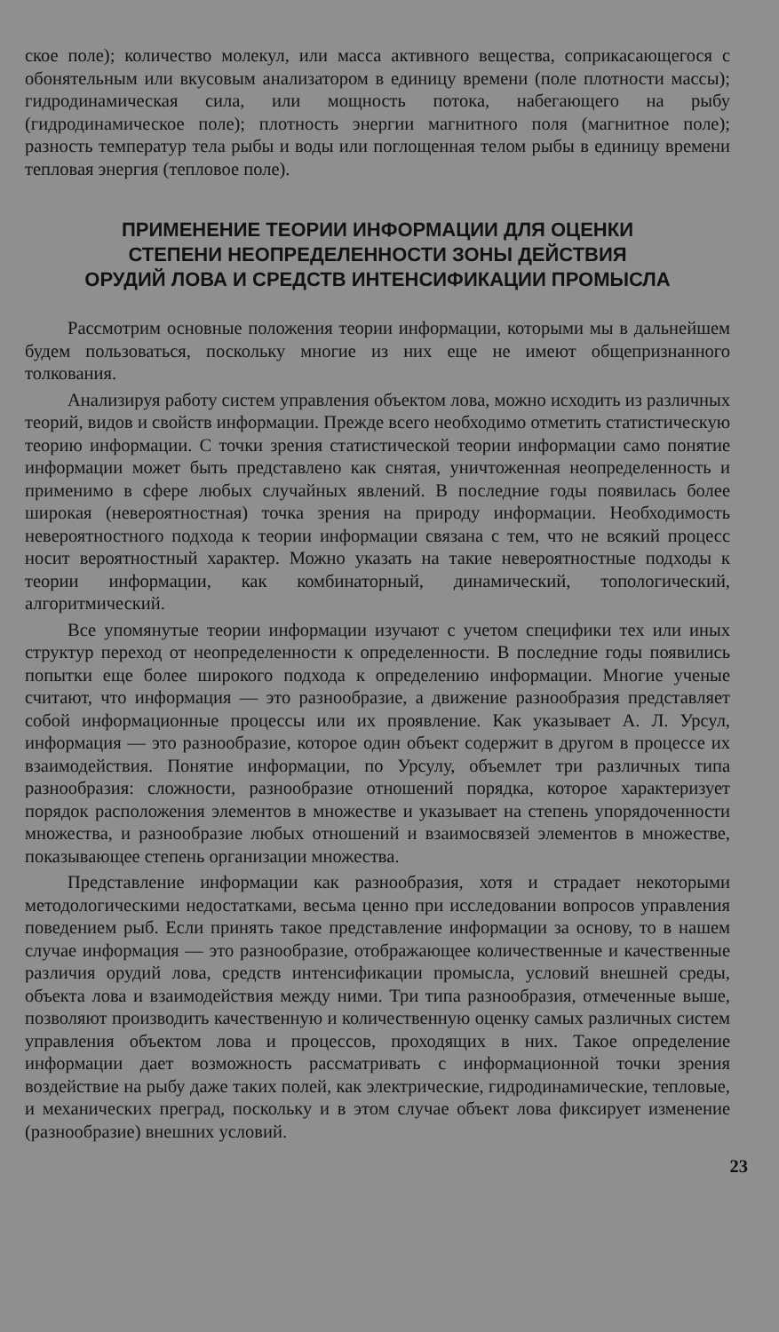ское поле); количество молекул, или масса активного вещества, соприкасающегося с обонятельным или вкусовым анализатором в единицу времени (поле плотности массы); гидродинамическая сила, или мощность потока, набегающего на рыбу (гидродинамическое поле); плотность энергии магнитного поля (магнитное поле); разность температур тела рыбы и воды или поглощенная телом рыбы в единицу времени тепловая энергия (тепловое поле).
ПРИМЕНЕНИЕ ТЕОРИИ ИНФОРМАЦИИ ДЛЯ ОЦЕНКИ
СТЕПЕНИ НЕОПРЕДЕЛЕННОСТИ ЗОНЫ ДЕЙСТВИЯ
ОРУДИЙ ЛОВА И СРЕДСТВ ИНТЕНСИФИКАЦИИ ПРОМЫСЛА
Рассмотрим основные положения теории информации, которыми мы в дальнейшем будем пользоваться, поскольку многие из них еще не имеют общепризнанного толкования.
Анализируя работу систем управления объектом лова, можно исходить из различных теорий, видов и свойств информации. Прежде всего необходимо отметить статистическую теорию информации. С точки зрения статистической теории информации само понятие информации может быть представлено как снятая, уничтоженная неопределенность и применимо в сфере любых случайных явлений. В последние годы появилась более широкая (невероятностная) точка зрения на природу информации. Необходимость невероятностного подхода к теории информации связана с тем, что не всякий процесс носит вероятностный характер. Можно указать на такие невероятностные подходы к теории информации, как комбинаторный, динамический, топологический, алгоритмический.
Все упомянутые теории информации изучают с учетом специфики тех или иных структур переход от неопределенности к определенности. В последние годы появились попытки еще более широкого подхода к определению информации. Многие ученые считают, что информация — это разнообразие, а движение разнообразия представляет собой информационные процессы или их проявление. Как указывает А. Л. Урсул, информация — это разнообразие, которое один объект содержит в другом в процессе их взаимодействия. Понятие информации, по Урсулу, объемлет три различных типа разнообразия: сложности, разнообразие отношений порядка, которое характеризует порядок расположения элементов в множестве и указывает на степень упорядоченности множества, и разнообразие любых отношений и взаимосвязей элементов в множестве, показывающее степень организации множества.
Представление информации как разнообразия, хотя и страдает некоторыми методологическими недостатками, весьма ценно при исследовании вопросов управления поведением рыб. Если принять такое представление информации за основу, то в нашем случае информация — это разнообразие, отображающее количественные и качественные различия орудий лова, средств интенсификации промысла, условий внешней среды, объекта лова и взаимодействия между ними. Три типа разнообразия, отмеченные выше, позволяют производить качественную и количественную оценку самых различных систем управления объектом лова и процессов, проходящих в них. Такое определение информации дает возможность рассматривать с информационной точки зрения воздействие на рыбу даже таких полей, как электрические, гидродинамические, тепловые, и механических преград, поскольку и в этом случае объект лова фиксирует изменение (разнообразие) внешних условий.
23